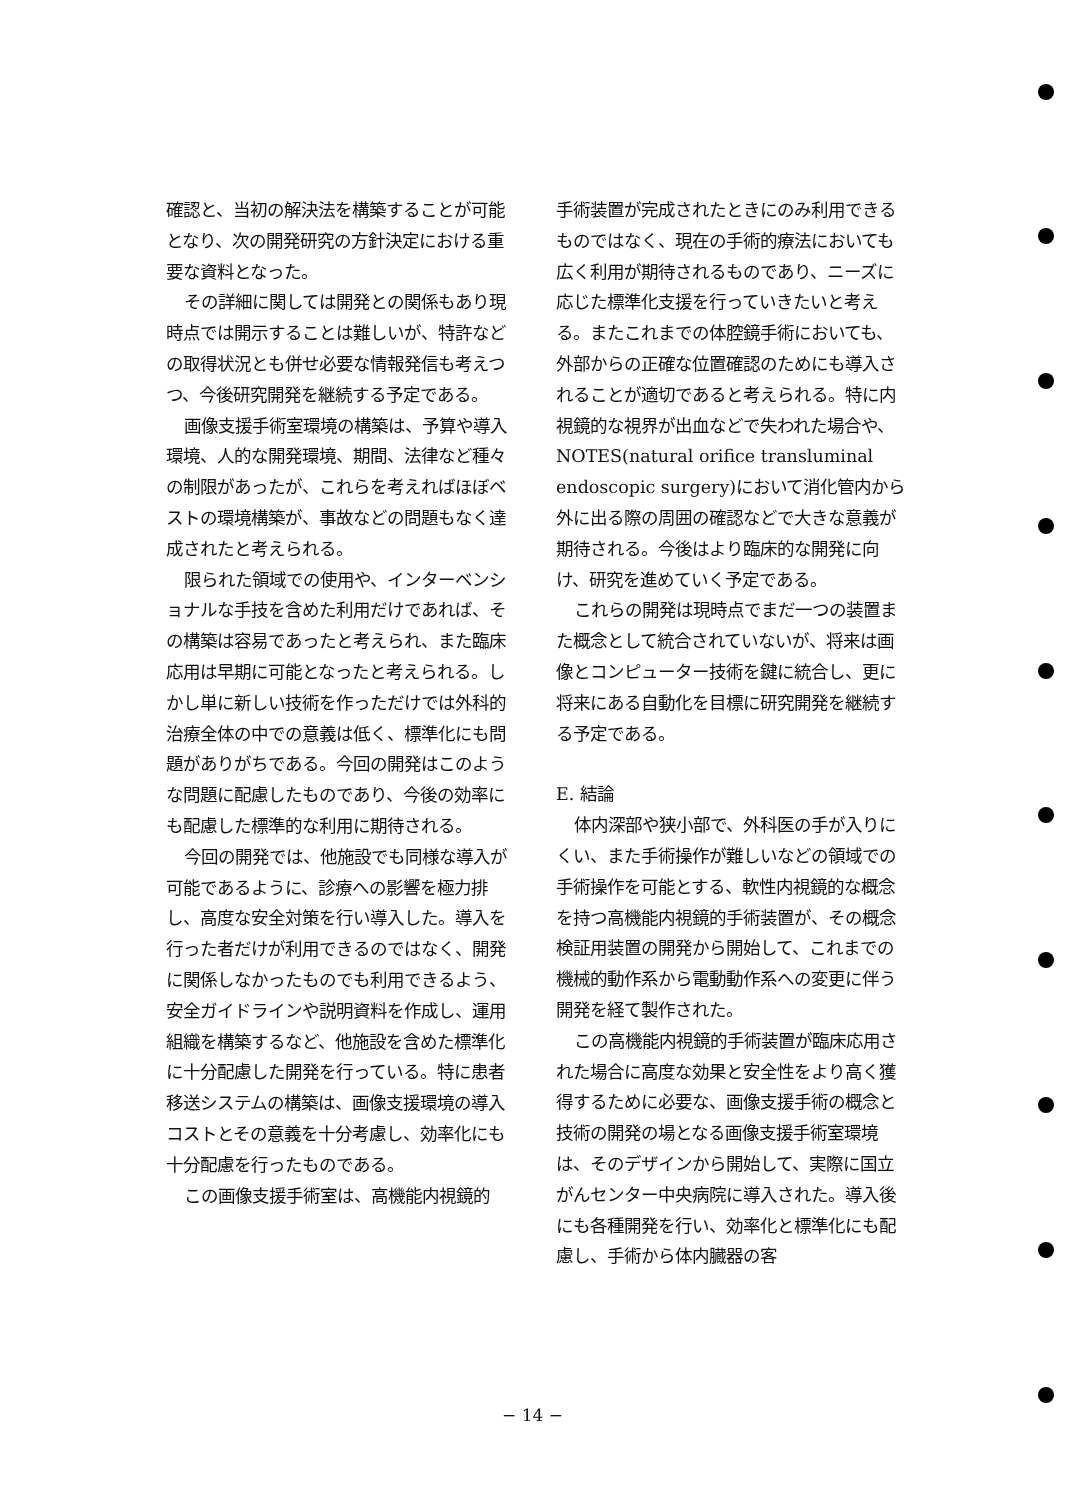確認と、当初の解決法を構築することが可能となり、次の開発研究の方針決定における重要な資料となった。
その詳細に関しては開発との関係もあり現時点では開示することは難しいが、特許などの取得状況とも併せ必要な情報発信も考えつつ、今後研究開発を継続する予定である。
画像支援手術室環境の構築は、予算や導入環境、人的な開発環境、期間、法律など種々の制限があったが、これらを考えればほぼベストの環境構築が、事故などの問題もなく達成されたと考えられる。
限られた領域での使用や、インターベンショナルな手技を含めた利用だけであれば、その構築は容易であったと考えられ、また臨床応用は早期に可能となったと考えられる。しかし単に新しい技術を作っただけでは外科的治療全体の中での意義は低く、標準化にも問題がありがちである。今回の開発はこのような問題に配慮したものであり、今後の効率にも配慮した標準的な利用に期待される。
今回の開発では、他施設でも同様な導入が可能であるように、診療への影響を極力排し、高度な安全対策を行い導入した。導入を行った者だけが利用できるのではなく、開発に関係しなかったものでも利用できるよう、安全ガイドラインや説明資料を作成し、運用組織を構築するなど、他施設を含めた標準化に十分配慮した開発を行っている。特に患者移送システムの構築は、画像支援環境の導入コストとその意義を十分考慮し、効率化にも十分配慮を行ったものである。
この画像支援手術室は、高機能内視鏡的
手術装置が完成されたときにのみ利用できるものではなく、現在の手術的療法においても広く利用が期待されるものであり、ニーズに応じた標準化支援を行っていきたいと考える。またこれまでの体腔鏡手術においても、外部からの正確な位置確認のためにも導入されることが適切であると考えられる。特に内視鏡的な視界が出血などで失われた場合や、NOTES(natural orifice transluminal endoscopic surgery)において消化管内から外に出る際の周囲の確認などで大きな意義が期待される。今後はより臨床的な開発に向け、研究を進めていく予定である。
これらの開発は現時点でまだ一つの装置また概念として統合されていないが、将来は画像とコンピューター技術を鍵に統合し、更に将来にある自動化を目標に研究開発を継続する予定である。
E. 結論
体内深部や狭小部で、外科医の手が入りにくい、また手術操作が難しいなどの領域での手術操作を可能とする、軟性内視鏡的な概念を持つ高機能内視鏡的手術装置が、その概念検証用装置の開発から開始して、これまでの機械的動作系から電動動作系への変更に伴う開発を経て製作された。
この高機能内視鏡的手術装置が臨床応用された場合に高度な効果と安全性をより高く獲得するために必要な、画像支援手術の概念と技術の開発の場となる画像支援手術室環境は、そのデザインから開始して、実際に国立がんセンター中央病院に導入された。導入後にも各種開発を行い、効率化と標準化にも配慮し、手術から体内臓器の客
− 14 −